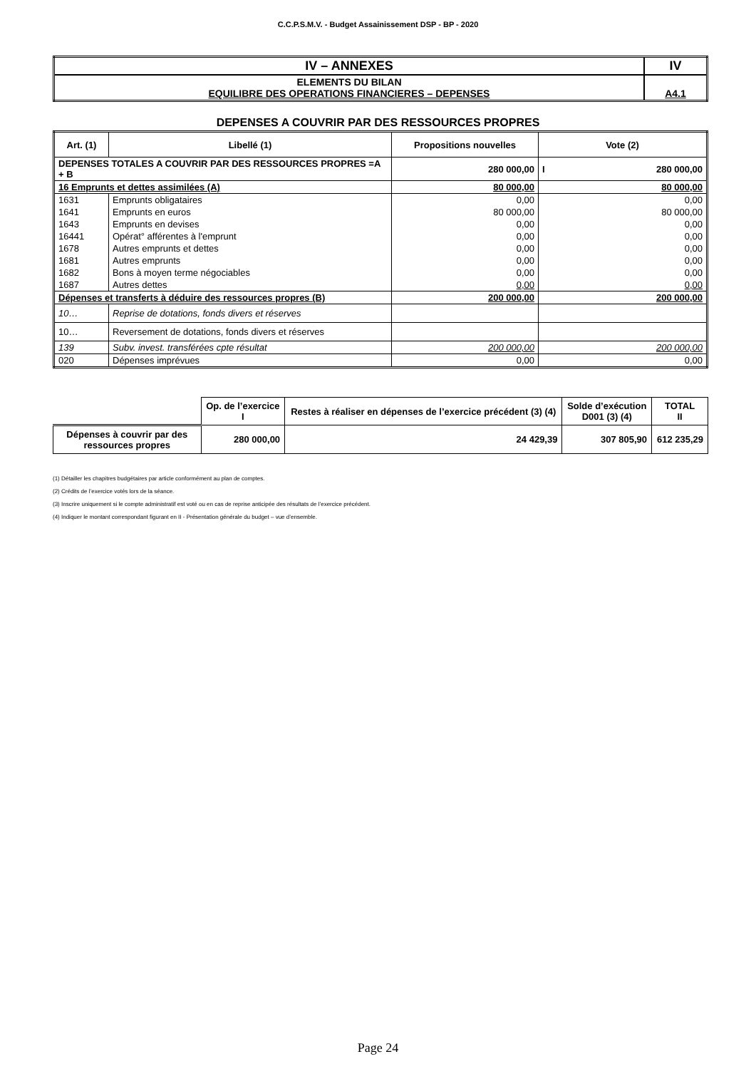C.C.P.S.M.V. - Budget Assainissement DSP - BP - 2020
| IV – ANNEXES | IV |
| ELEMENTS DU BILAN EQUILIBRE DES OPERATIONS FINANCIERES – DEPENSES | A4.1 |
DEPENSES A COUVRIR PAR DES RESSOURCES PROPRES
| Art. (1) | Libellé (1) | Propositions nouvelles | Vote (2) |
| --- | --- | --- | --- |
| DEPENSES TOTALES A COUVRIR PAR DES RESSOURCES PROPRES =A + B | | 280 000,00 | I 280 000,00 |
| 16 Emprunts et dettes assimilées (A) | | 80 000,00 | 80 000,00 |
| 1631 | Emprunts obligataires | 0,00 | 0,00 |
| 1641 | Emprunts en euros | 80 000,00 | 80 000,00 |
| 1643 | Emprunts en devises | 0,00 | 0,00 |
| 16441 | Opérat° afférentes à l'emprunt | 0,00 | 0,00 |
| 1678 | Autres emprunts et dettes | 0,00 | 0,00 |
| 1681 | Autres emprunts | 0,00 | 0,00 |
| 1682 | Bons à moyen terme négociables | 0,00 | 0,00 |
| 1687 | Autres dettes | 0,00 | 0,00 |
| Dépenses et transferts à déduire des ressources propres (B) | | 200 000,00 | 200 000,00 |
| 10… | Reprise de dotations, fonds divers et réserves | | |
| 10… | Reversement de dotations, fonds divers et réserves | | |
| 139 | Subv. invest. transférées cpte résultat | 200 000,00 | 200 000,00 |
| 020 | Dépenses imprévues | 0,00 | 0,00 |
| | Op. de l’exercice I | Restes à réaliser en dépenses de l’exercice précédent (3) (4) | Solde d’exécution D001 (3) (4) | TOTAL II |
| Dépenses à couvrir par des ressources propres | 280 000,00 | 24 429,39 | 307 805,90 | 612 235,29 |
(1) Détailler les chapitres budgétaires par article conformément au plan de comptes.
(2) Crédits de l’exercice votés lors de la séance.
(3) Inscrire uniquement si le compte administratif est voté ou en cas de reprise anticipée des résultats de l’exercice précédent.
(4) Indiquer le montant correspondant figurant en II - Présentation générale du budget – vue d’ensemble.
Page 24